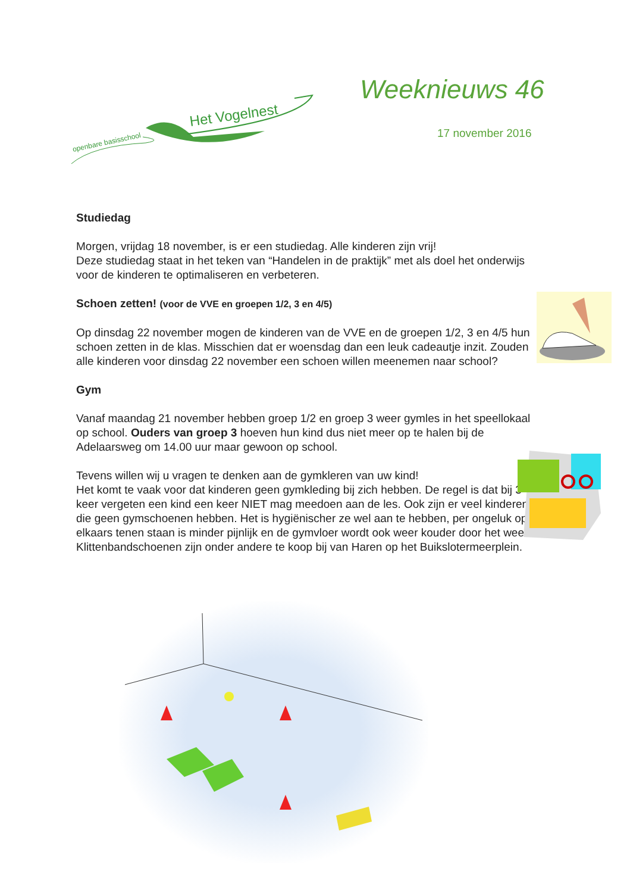openbare basisschool
Het Vogelnest
Weeknieuws 46
17 november 2016
Studiedag
Morgen, vrijdag 18 november, is er een studiedag. Alle kinderen zijn vrij!
Deze studiedag staat in het teken van “Handelen in de praktijk” met als doel het onderwijs voor de kinderen te optimaliseren en verbeteren.
Schoen zetten! (voor de VVE en groepen 1/2, 3 en 4/5)
Op dinsdag 22 november mogen de kinderen van de VVE en de groepen 1/2, 3 en 4/5 hun schoen zetten in de klas. Misschien dat er woensdag dan een leuk cadeautje inzit. Zouden alle kinderen voor dinsdag 22 november een schoen willen meenemen naar school?
Gym
Vanaf maandag 21 november hebben groep 1/2 en groep 3 weer gymles in het speellokaal op school. Ouders van groep 3 hoeven hun kind dus niet meer op te halen bij de Adelaarsweg om 14.00 uur maar gewoon op school.
Tevens willen wij u vragen te denken aan de gymkleren van uw kind!
Het komt te vaak voor dat kinderen geen gymkleding bij zich hebben. De regel is dat bij 3 keer vergeten een kind een keer NIET mag meedoen aan de les. Ook zijn er veel kinderen die geen gymschoenen hebben. Het is hygiënischer ze wel aan te hebben, per ongeluk op elkaars tenen staan is minder pijnlijk en de gymvloer wordt ook weer kouder door het weer. Klittenbandschoenen zijn onder andere te koop bij van Haren op het Buikslotermeerplein.